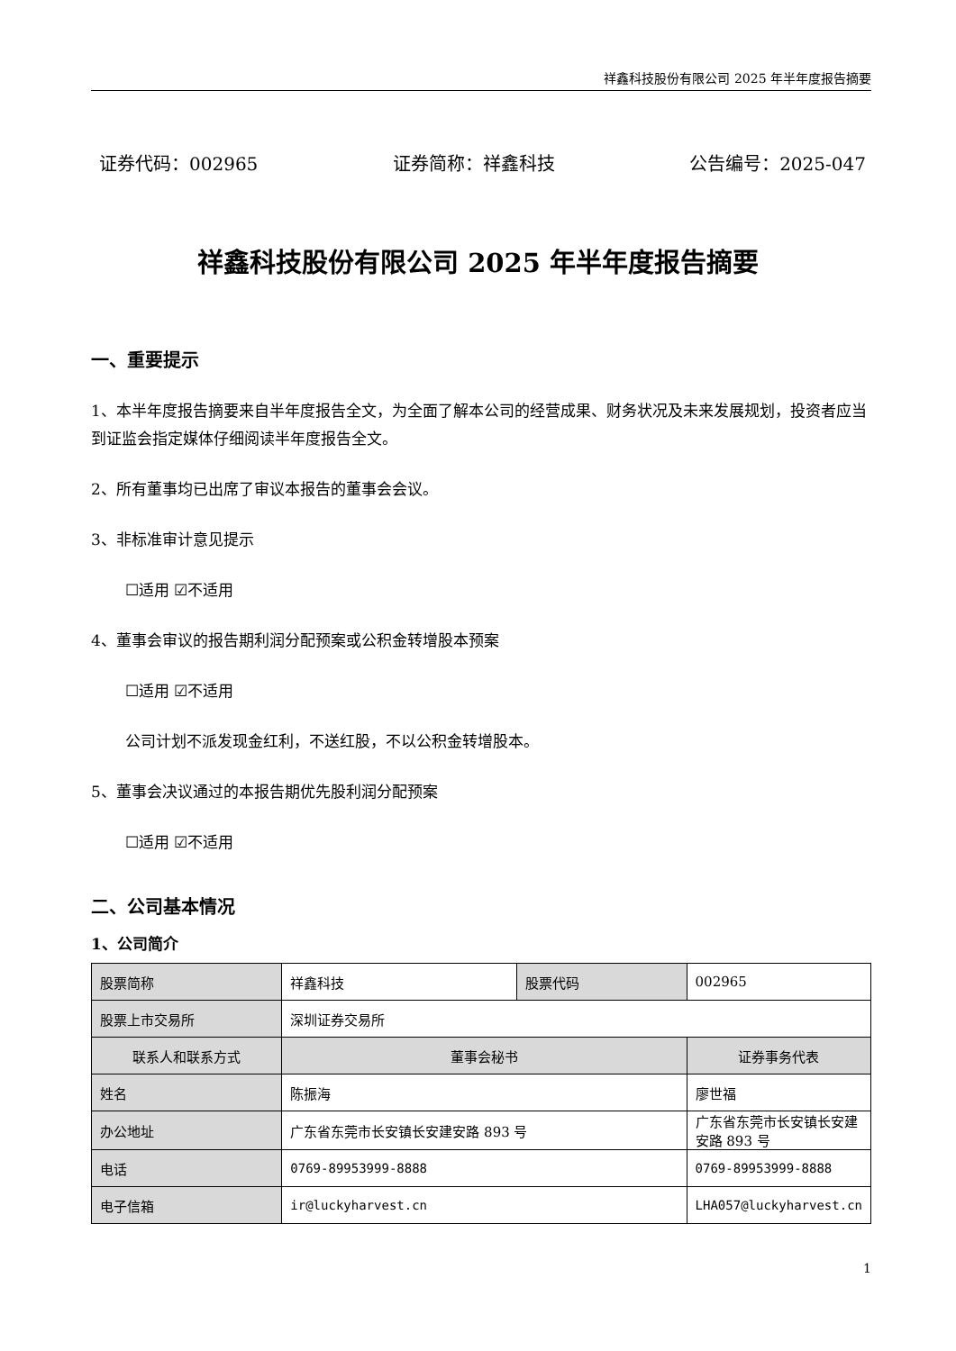祥鑫科技股份有限公司 2025 年半年度报告摘要
证券代码：002965 证券简称：祥鑫科技 公告编号：2025-047
祥鑫科技股份有限公司 2025 年半年度报告摘要
一、重要提示
1、本半年度报告摘要来自半年度报告全文，为全面了解本公司的经营成果、财务状况及未来发展规划，投资者应当到证监会指定媒体仔细阅读半年度报告全文。
2、所有董事均已出席了审议本报告的董事会会议。
3、非标准审计意见提示
☐适用 ☑不适用
4、董事会审议的报告期利润分配预案或公积金转增股本预案
☐适用 ☑不适用
公司计划不派发现金红利，不送红股，不以公积金转增股本。
5、董事会决议通过的本报告期优先股利润分配预案
☐适用 ☑不适用
二、公司基本情况
1、公司简介
| 股票简称 | 祥鑫科技 | 股票代码 | 002965 |
| 股票上市交易所 | 深圳证券交易所 | | |
| 联系人和联系方式 | 董事会秘书 | | 证券事务代表 |
| 姓名 | 陈振海 | | 廖世福 |
| 办公地址 | 广东省东莞市长安镇长安建安路 893 号 | | 广东省东莞市长安镇长安建安路 893 号 |
| 电话 | 0769-89953999-8888 | | 0769-89953999-8888 |
| 电子信箱 | ir@luckyharvest.cn | | LHA057@luckyharvest.cn |
1